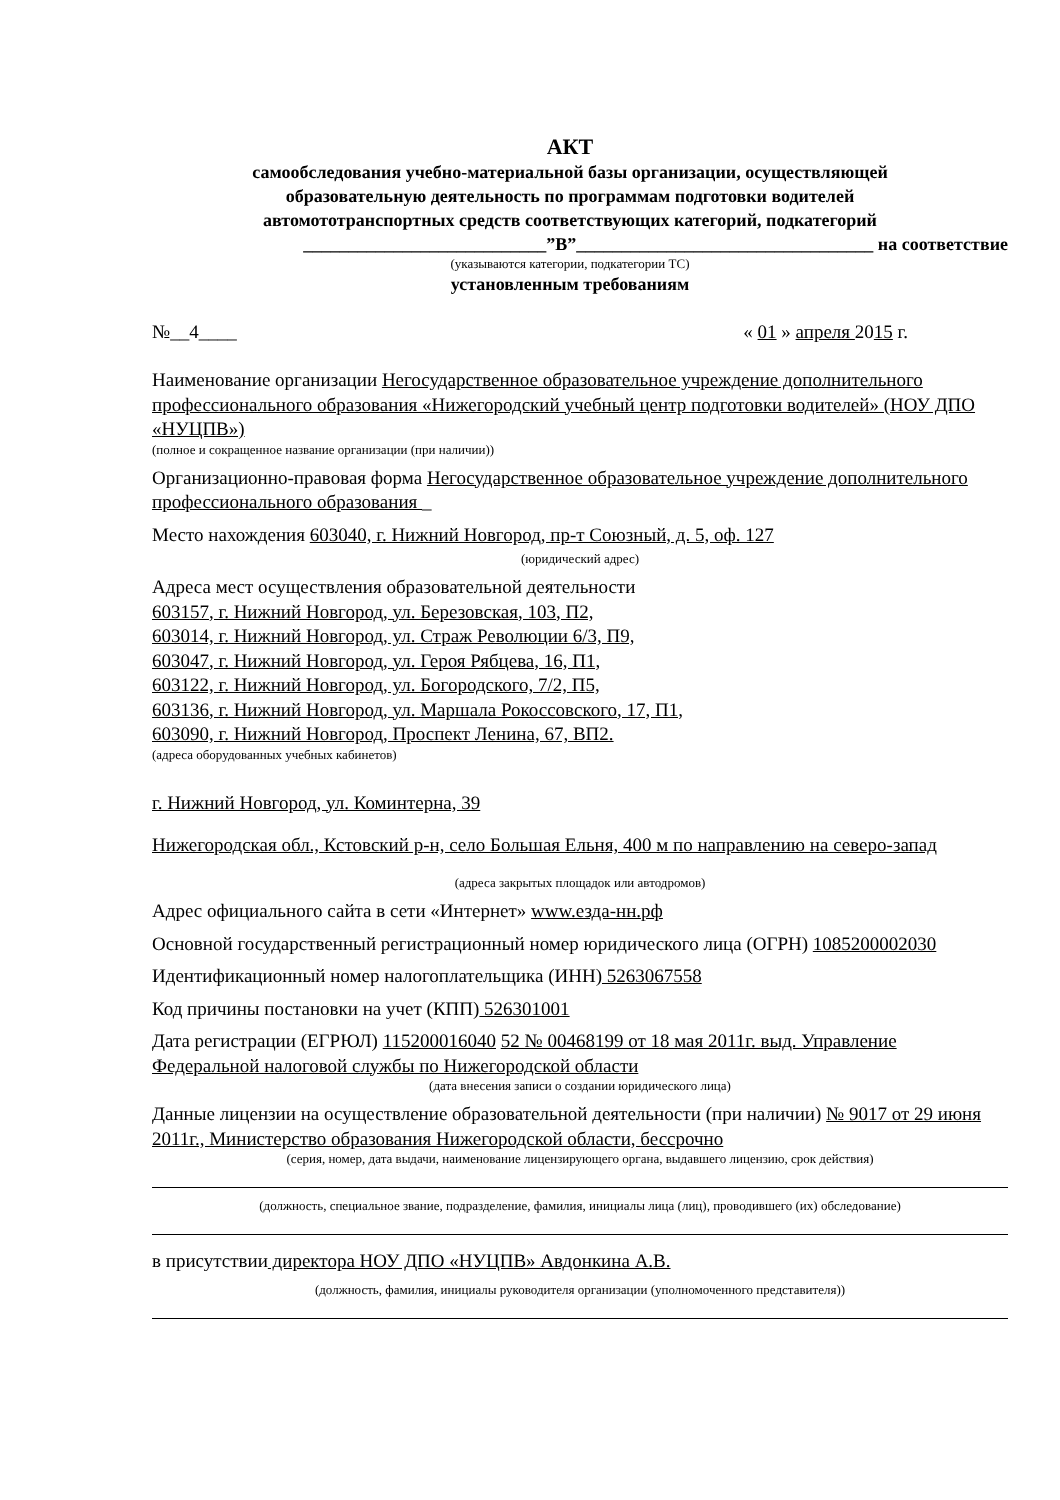АКТ
самообследования учебно-материальной базы организации, осуществляющей
образовательную деятельность по программам подготовки водителей
автомототранспортных средств соответствующих категорий, подкатегорий
___________________________”В”_________________________________ на соответствие
(указываются категории, подкатегории ТС)
установленным требованиям
№__4____ « 01 » апреля 2015 г.
Наименование организации Негосударственное образовательное учреждение дополнительного профессионального образования «Нижегородский учебный центр подготовки водителей» (НОУ ДПО «НУЦПВ»)
(полное и сокращенное название организации (при наличии))
Организационно-правовая форма Негосударственное образовательное учреждение дополнительного профессионального образования _
Место нахождения 603040, г. Нижний Новгород, пр-т Союзный, д. 5, оф. 127
(юридический адрес)
Адреса мест осуществления образовательной деятельности
603157, г. Нижний Новгород, ул. Березовская, 103, П2,
603014, г. Нижний Новгород, ул. Страж Революции 6/3, П9,
603047, г. Нижний Новгород, ул. Героя Рябцева, 16, П1,
603122, г. Нижний Новгород, ул. Богородского, 7/2, П5,
603136, г. Нижний Новгород, ул. Маршала Рокоссовского, 17, П1,
603090, г. Нижний Новгород, Проспект Ленина, 67, ВП2.
(адреса оборудованных учебных кабинетов)
г. Нижний Новгород, ул. Коминтерна, 39
Нижегородская обл., Кстовский р-н, село Большая Ельня, 400 м по направлению на северо-запад
(адреса закрытых площадок или автодромов)
Адрес официального сайта в сети «Интернет» www.езда-нн.рф
Основной государственный регистрационный номер юридического лица (ОГРН) 1085200002030
Идентификационный номер налогоплательщика (ИНН) 5263067558
Код причины постановки на учет (КПП) 526301001
Дата регистрации (ЕГРЮЛ) 115200016040 52 № 00468199 от 18 мая 2011г. выд. Управление Федеральной налоговой службы по Нижегородской области
(дата внесения записи о создании юридического лица)
Данные лицензии на осуществление образовательной деятельности (при наличии) № 9017 от 29 июня 2011г., Министерство образования Нижегородской области, бессрочно
(серия, номер, дата выдачи, наименование лицензирующего органа, выдавшего лицензию, срок действия)
(должность, специальное звание, подразделение, фамилия, инициалы лица (лиц), проводившего (их) обследование)
в присутствии директора НОУ ДПО «НУЦПВ» Авдонкина А.В.
(должность, фамилия, инициалы руководителя организации (уполномоченного представителя))